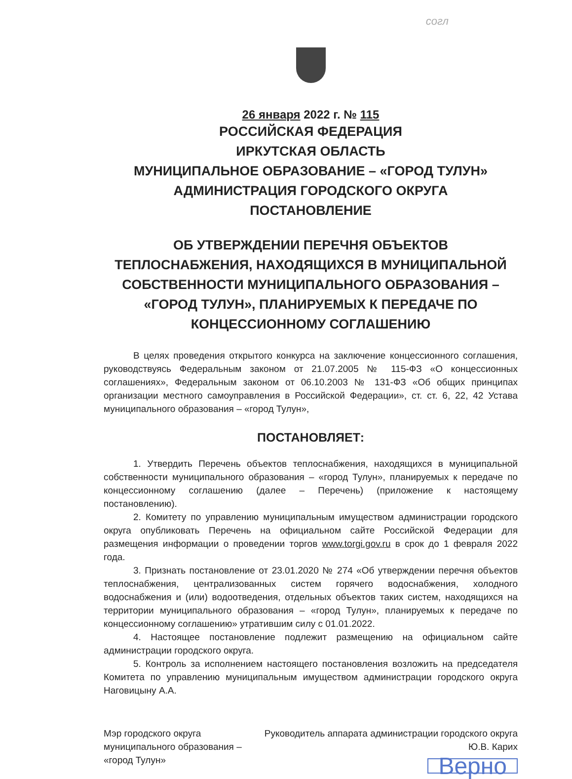согл
26 января 2022 г. № 115
РОССИЙСКАЯ ФЕДЕРАЦИЯ
ИРКУТСКАЯ ОБЛАСТЬ
МУНИЦИПАЛЬНОЕ ОБРАЗОВАНИЕ – «ГОРОД ТУЛУН»
АДМИНИСТРАЦИЯ ГОРОДСКОГО ОКРУГА
ПОСТАНОВЛЕНИЕ
ОБ УТВЕРЖДЕНИИ ПЕРЕЧНЯ ОБЪЕКТОВ ТЕПЛОСНАБЖЕНИЯ, НАХОДЯЩИХСЯ В МУНИЦИПАЛЬНОЙ СОБСТВЕННОСТИ МУНИЦИПАЛЬНОГО ОБРАЗОВАНИЯ – «ГОРОД ТУЛУН», ПЛАНИРУЕМЫХ К ПЕРЕДАЧЕ ПО КОНЦЕССИОННОМУ СОГЛАШЕНИЮ
В целях проведения открытого конкурса на заключение концессионного соглашения, руководствуясь Федеральным законом от 21.07.2005 № 115-ФЗ «О концессионных соглашениях», Федеральным законом от 06.10.2003 № 131-ФЗ «Об общих принципах организации местного самоуправления в Российской Федерации», ст. ст. 6, 22, 42 Устава муниципального образования – «город Тулун»,
ПОСТАНОВЛЯЕТ:
1. Утвердить Перечень объектов теплоснабжения, находящихся в муниципальной собственности муниципального образования – «город Тулун», планируемых к передаче по концессионному соглашению (далее – Перечень) (приложение к настоящему постановлению).
2. Комитету по управлению муниципальным имуществом администрации городского округа опубликовать Перечень на официальном сайте Российской Федерации для размещения информации о проведении торгов www.torgi.gov.ru в срок до 1 февраля 2022 года.
3. Признать постановление от 23.01.2020 № 274 «Об утверждении перечня объектов теплоснабжения, централизованных систем горячего водоснабжения, холодного водоснабжения и (или) водоотведения, отдельных объектов таких систем, находящихся на территории муниципального образования – «город Тулун», планируемых к передаче по концессионному соглашению» утратившим силу с 01.01.2022.
4. Настоящее постановление подлежит размещению на официальном сайте администрации городского округа.
5. Контроль за исполнением настоящего постановления возложить на председателя Комитета по управлению муниципальным имуществом администрации городского округа Наговицыну А.А.
Мэр городского округа
муниципального образования –
«город Тулун»
Руководитель аппарата администрации городского округа
Ю.В. Карих
Верно